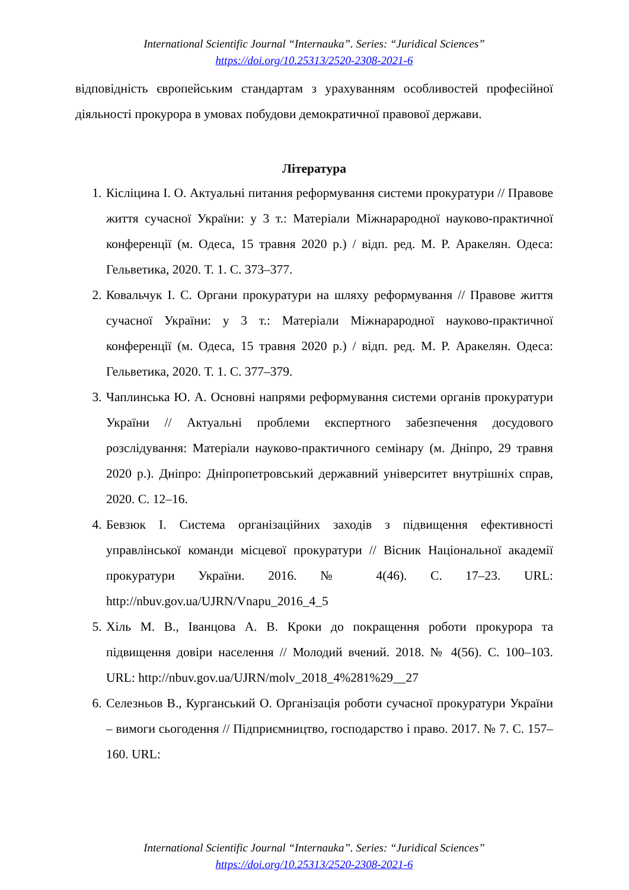International Scientific Journal “Internauka”. Series: “Juridical Sciences”
https://doi.org/10.25313/2520-2308-2021-6
відповідність європейським стандартам з урахуванням особливостей професійної діяльності прокурора в умовах побудови демократичної правової держави.
Література
1. Кісліцина І. О. Актуальні питання реформування системи прокуратури // Правове життя сучасної України: у 3 т.: Матеріали Міжнарародної науково-практичної конференції (м. Одеса, 15 травня 2020 р.) / відп. ред. М. Р. Аракелян. Одеса: Гельветика, 2020. Т. 1. С. 373–377.
2. Ковальчук І. С. Органи прокуратури на шляху реформування // Правове життя сучасної України: у 3 т.: Матеріали Міжнарародної науково-практичної конференції (м. Одеса, 15 травня 2020 р.) / відп. ред. М. Р. Аракелян. Одеса: Гельветика, 2020. Т. 1. С. 377–379.
3. Чаплинська Ю. А. Основні напрями реформування системи органів прокуратури України // Актуальні проблеми експертного забезпечення досудового розслідування: Матеріали науково-практичного семінару (м. Дніпро, 29 травня 2020 р.). Дніпро: Дніпропетровський державний університет внутрішніх справ, 2020. С. 12–16.
4. Бевзюк І. Система організаційних заходів з підвищення ефективності управлінської команди місцевої прокуратури // Вісник Національної академії прокуратури України. 2016. № 4(46). С. 17–23. URL: http://nbuv.gov.ua/UJRN/Vnapu_2016_4_5
5. Хіль М. В., Іванцова А. В. Кроки до покращення роботи прокурора та підвищення довіри населення // Молодий вчений. 2018. № 4(56). С. 100–103. URL: http://nbuv.gov.ua/UJRN/molv_2018_4%281%29__27
6. Селезньов В., Курганський О. Організація роботи сучасної прокуратури України – вимоги сьогодення // Підприємництво, господарство і право. 2017. № 7. С. 157–160. URL:
International Scientific Journal “Internauka”. Series: “Juridical Sciences”
https://doi.org/10.25313/2520-2308-2021-6